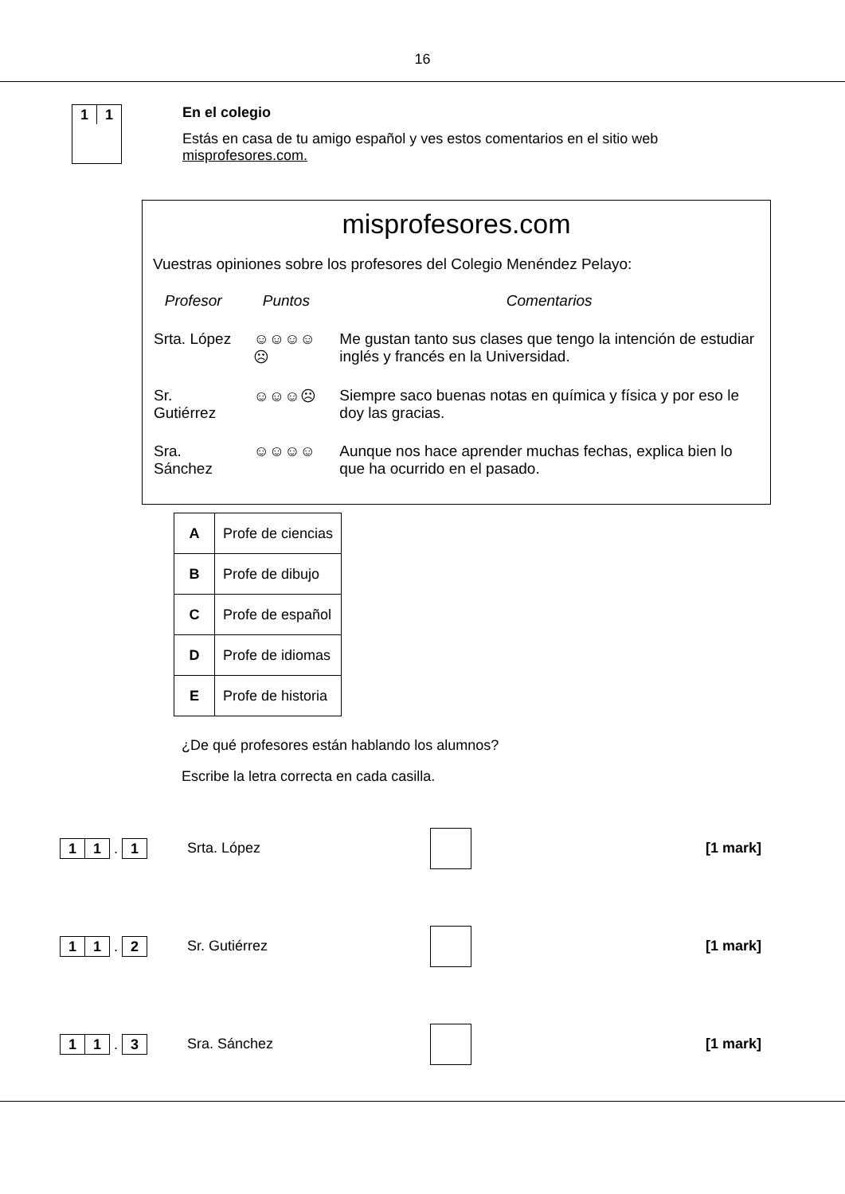16
1 1
En el colegio
Estás en casa de tu amigo español y ves estos comentarios en el sitio web misprofesores.com.
misprofesores.com
Vuestras opiniones sobre los profesores del Colegio Menéndez Pelayo:
| Profesor | Puntos | Comentarios |
| --- | --- | --- |
| Srta. López | ☺☺☺☺☹ | Me gustan tanto sus clases que tengo la intención de estudiar inglés y francés en la Universidad. |
| Sr. Gutiérrez | ☺☺☺☹ | Siempre saco buenas notas en química y física y por eso le doy las gracias. |
| Sra. Sánchez | ☺☺☺☺ | Aunque nos hace aprender muchas fechas, explica bien lo que ha ocurrido en el pasado. |
| A | Profe de ciencias |
| B | Profe de dibujo |
| C | Profe de español |
| D | Profe de idiomas |
| E | Profe de historia |
¿De qué profesores están hablando los alumnos?
Escribe la letra correcta en cada casilla.
1 1
.
1
Srta. López [1 mark]
1 1
.
2
Sr. Gutiérrez [1 mark]
1 1
.
3
Sra. Sánchez [1 mark]